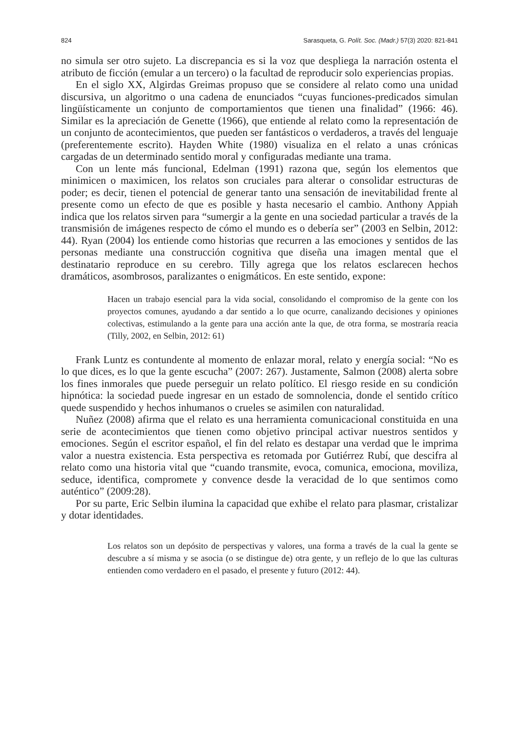824 Sarasqueta, G. Polít. Soc. (Madr.) 57(3) 2020: 821-841
no simula ser otro sujeto. La discrepancia es si la voz que despliega la narración ostenta el atributo de ficción (emular a un tercero) o la facultad de reproducir solo experiencias propias.
En el siglo XX, Algirdas Greimas propuso que se considere al relato como una unidad discursiva, un algoritmo o una cadena de enunciados “cuyas funciones-predicados simulan lingüísticamente un conjunto de comportamientos que tienen una finalidad” (1966: 46). Similar es la apreciación de Genette (1966), que entiende al relato como la representación de un conjunto de acontecimientos, que pueden ser fantásticos o verdaderos, a través del lenguaje (preferentemente escrito). Hayden White (1980) visualiza en el relato a unas crónicas cargadas de un determinado sentido moral y configuradas mediante una trama.
Con un lente más funcional, Edelman (1991) razona que, según los elementos que minimicen o maximicen, los relatos son cruciales para alterar o consolidar estructuras de poder; es decir, tienen el potencial de generar tanto una sensación de inevitabilidad frente al presente como un efecto de que es posible y hasta necesario el cambio. Anthony Appiah indica que los relatos sirven para “sumergir a la gente en una sociedad particular a través de la transmisión de imágenes respecto de cómo el mundo es o debería ser” (2003 en Selbin, 2012: 44). Ryan (2004) los entiende como historias que recurren a las emociones y sentidos de las personas mediante una construcción cognitiva que diseña una imagen mental que el destinatario reproduce en su cerebro. Tilly agrega que los relatos esclarecen hechos dramáticos, asombrosos, paralizantes o enigmáticos. En este sentido, expone:
Hacen un trabajo esencial para la vida social, consolidando el compromiso de la gente con los proyectos comunes, ayudando a dar sentido a lo que ocurre, canalizando decisiones y opiniones colectivas, estimulando a la gente para una acción ante la que, de otra forma, se mostraría reacia (Tilly, 2002, en Selbin, 2012: 61)
Frank Luntz es contundente al momento de enlazar moral, relato y energía social: “No es lo que dices, es lo que la gente escucha” (2007: 267). Justamente, Salmon (2008) alerta sobre los fines inmorales que puede perseguir un relato político. El riesgo reside en su condición hipnótica: la sociedad puede ingresar en un estado de somnolencia, donde el sentido crítico quede suspendido y hechos inhumanos o crueles se asimilen con naturalidad.
Nuñez (2008) afirma que el relato es una herramienta comunicacional constituida en una serie de acontecimientos que tienen como objetivo principal activar nuestros sentidos y emociones. Según el escritor español, el fin del relato es destapar una verdad que le imprima valor a nuestra existencia. Esta perspectiva es retomada por Gutiérrez Rubí, que descifra al relato como una historia vital que “cuando transmite, evoca, comunica, emociona, moviliza, seduce, identifica, compromete y convence desde la veracidad de lo que sentimos como auténtico” (2009:28).
Por su parte, Eric Selbin ilumina la capacidad que exhibe el relato para plasmar, cristalizar y dotar identidades.
Los relatos son un depósito de perspectivas y valores, una forma a través de la cual la gente se descubre a sí misma y se asocia (o se distingue de) otra gente, y un reflejo de lo que las culturas entienden como verdadero en el pasado, el presente y futuro (2012: 44).